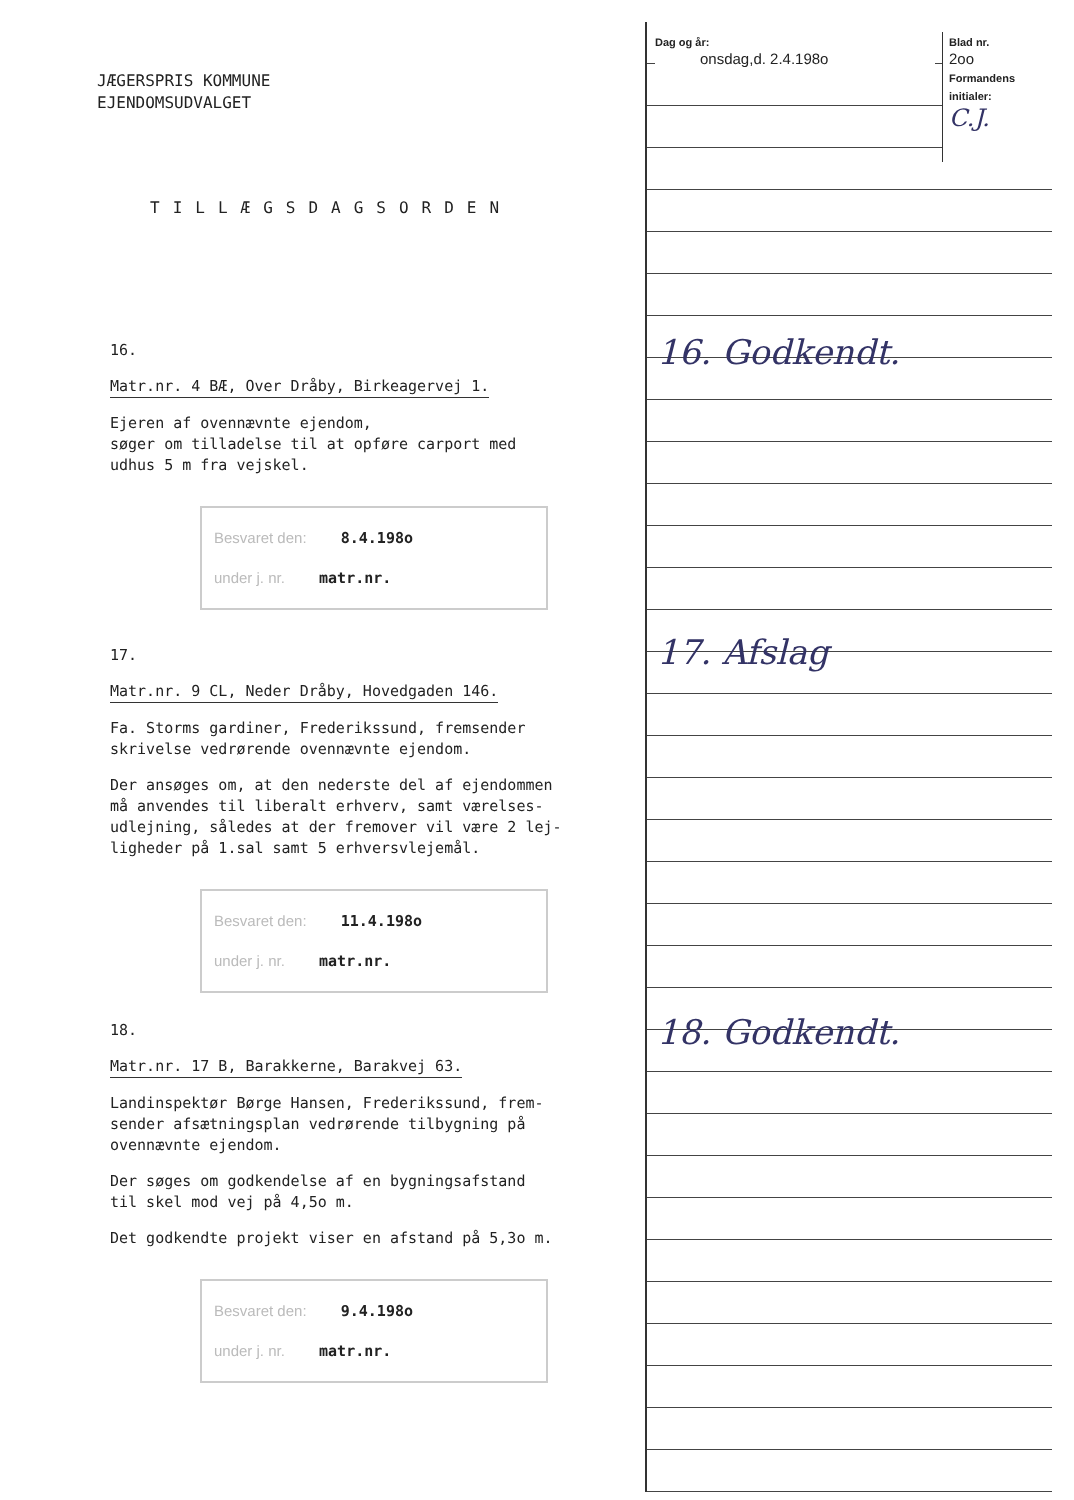JÆGERSPRIS KOMMUNE
EJENDOMSUDVALGET
TILLÆGSDAGSORDEN
16.
Matr.nr. 4 BÆ, Over Dråby, Birkeagervej 1.
Ejeren af ovennævnte ejendom,
søger om tilladelse til at opføre carport med
udhus 5 m fra vejskel.
Besvaret den: 8.4.198o
under j. nr. matr.nr.
17.
Matr.nr. 9 CL, Neder Dråby, Hovedgaden 146.
Fa. Storms gardiner, Frederikssund, fremsender
skrivelse vedrørende ovennævnte ejendom.
Der ansøges om, at den nederste del af ejendommen
må anvendes til liberalt erhverv, samt værelses-
udlejning, således at der fremover vil være 2 lej-
ligheder på 1.sal samt 5 erhversvlejemål.
Besvaret den: 11.4.198o
under j. nr. matr.nr.
18.
Matr.nr. 17 B, Barakkerne, Barakvej 63.
Landinspektør Børge Hansen, Frederikssund, frem-
sender afsætningsplan vedrørende tilbygning på
ovennævnte ejendom.
Der søges om godkendelse af en bygningsafstand
til skel mod vej på 4,5o m.
Det godkendte projekt viser en afstand på 5,3o m.
Besvaret den: 9.4.198o
under j. nr. matr.nr.
Dag og år:
onsdag,d. 2.4.198o
Blad nr.
2oo
Formandens initialer:
C.J.
16. Godkendt.
17. Afslag
18. Godkendt.